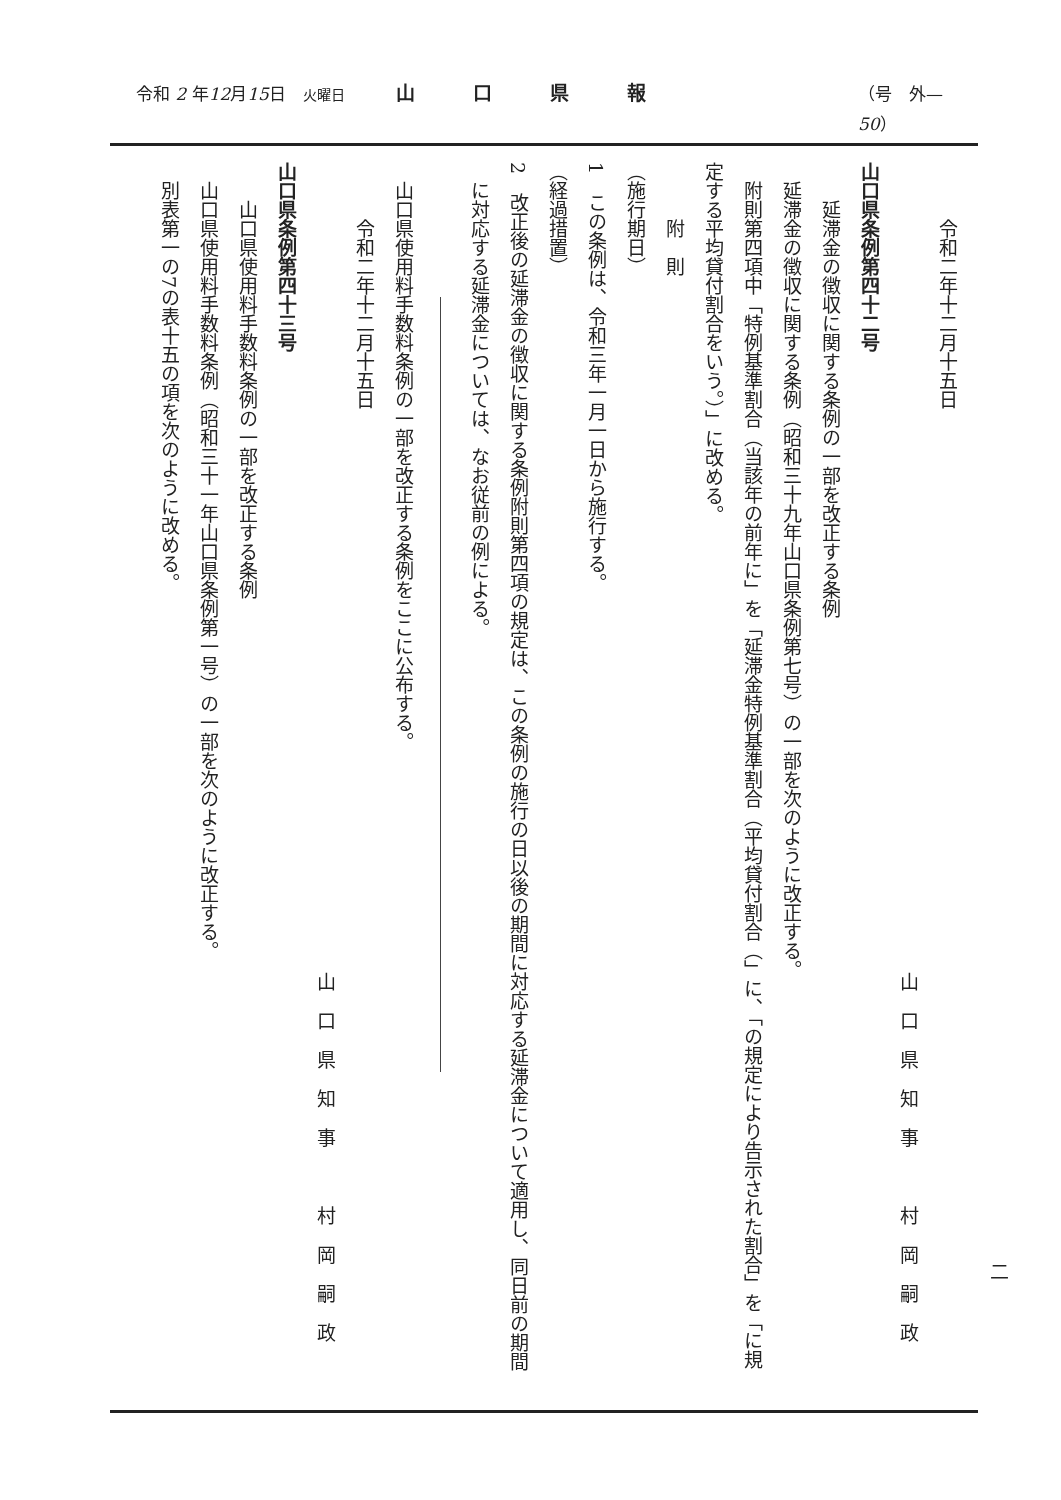令和 2 年12月15日　火曜日 山口県報 （号　外—50）
令和二年十二月十五日
山口県知事　村岡嗣政
山口県条例第四十二号
延滞金の徴収に関する条例の一部を改正する条例
延滞金の徴収に関する条例（昭和三十九年山口県条例第七号）の一部を次のように改正する。
附則第四項中「特例基準割合（当該年の前年に」を「延滞金特例基準割合（平均貸付割合（」に、「の規定により告示された割合」を「に規
定する平均貸付割合をいう。）」に改める。
附　則
（施行期日）
1　この条例は、令和三年一月一日から施行する。
（経過措置）
2　改正後の延滞金の徴収に関する条例附則第四項の規定は、この条例の施行の日以後の期間に対応する延滞金について適用し、同日前の期間
に対応する延滞金については、なお従前の例による。
山口県使用料手数料条例の一部を改正する条例をここに公布する。
令和二年十二月十五日
山口県知事　村岡嗣政
山口県条例第四十三号
山口県使用料手数料条例の一部を改正する条例
山口県使用料手数料条例（昭和三十一年山口県条例第一号）の一部を次のように改正する。
別表第一の7の表十五の項を次のように改める。
二